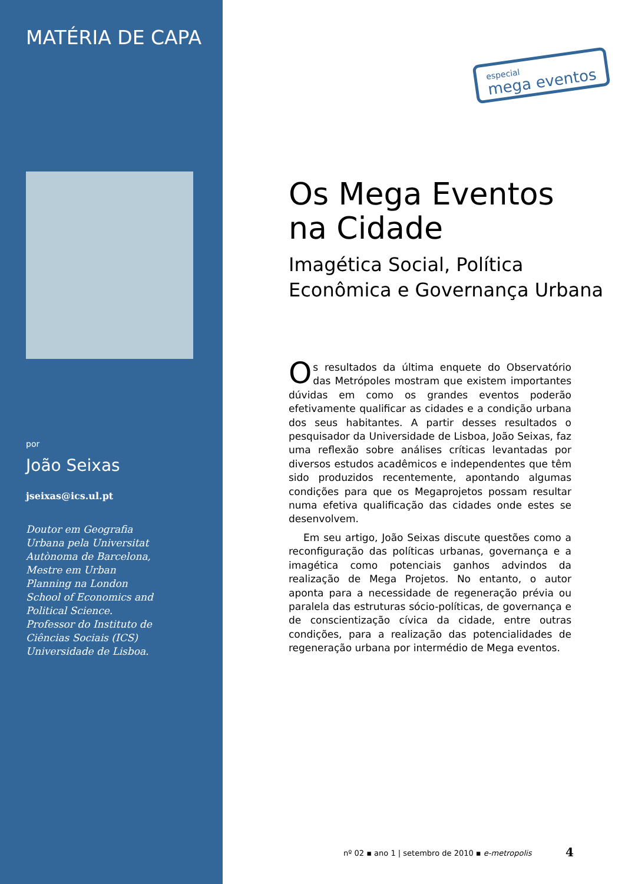MATÉRIA DE CAPA
por
João Seixas
jseixas@ics.ul.pt
Doutor em Geografia Urbana pela Universitat Autònoma de Barcelona, Mestre em Urban Planning na London School of Economics and Political Science. Professor do Instituto de Ciências Sociais (ICS) Universidade de Lisboa.
especial
mega eventos
Os Mega Eventos na Cidade
Imagética Social, Política Econômica e Governança Urbana
Os resultados da última enquete do Observatório das Metrópoles mostram que existem importantes dúvidas em como os grandes eventos poderão efetivamente qualificar as cidades e a condição urbana dos seus habitantes. A partir desses resultados o pesquisador da Universidade de Lisboa, João Seixas, faz uma reflexão sobre análises críticas levantadas por diversos estudos acadêmicos e independentes que têm sido produzidos recentemente, apontando algumas condições para que os Megaprojetos possam resultar numa efetiva qualificação das cidades onde estes se desenvolvem.
Em seu artigo, João Seixas discute questões como a reconfiguração das políticas urbanas, governança e a imagética como potenciais ganhos advindos da realização de Mega Projetos. No entanto, o autor aponta para a necessidade de regeneração prévia ou paralela das estruturas sócio-políticas, de governança e de conscientização cívica da cidade, entre outras condições, para a realização das potencialidades de regeneração urbana por intermédio de Mega eventos.
nº 02 ▪ ano 1 | setembro de 2010 ▪ e-metropolis
4